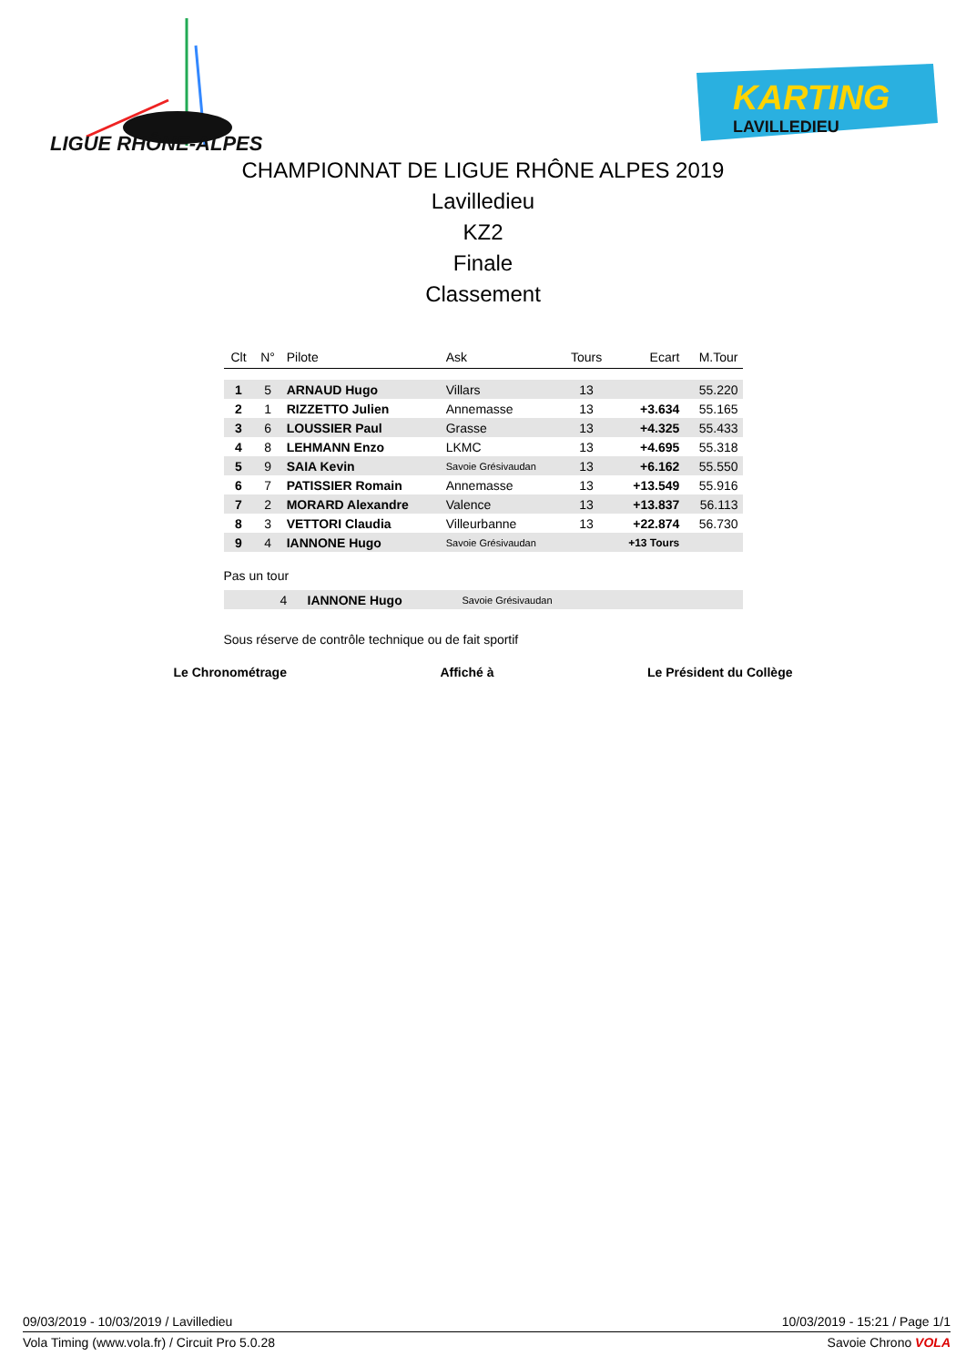LIGUE RHÔNE-ALPES
KARTING
LAVILLEDIEU
CHAMPIONNAT DE LIGUE RHÔNE ALPES 2019
Lavilledieu
KZ2
Finale
Classement
| Clt | N° | Pilote | Ask | Tours | Ecart | M.Tour |
| --- | --- | --- | --- | --- | --- | --- |
| 1 | 5 | ARNAUD Hugo | Villars | 13 | | 55.220 |
| 2 | 1 | RIZZETTO Julien | Annemasse | 13 | +3.634 | 55.165 |
| 3 | 6 | LOUSSIER Paul | Grasse | 13 | +4.325 | 55.433 |
| 4 | 8 | LEHMANN Enzo | LKMC | 13 | +4.695 | 55.318 |
| 5 | 9 | SAIA Kevin | Savoie Grésivaudan | 13 | +6.162 | 55.550 |
| 6 | 7 | PATISSIER Romain | Annemasse | 13 | +13.549 | 55.916 |
| 7 | 2 | MORARD Alexandre | Valence | 13 | +13.837 | 56.113 |
| 8 | 3 | VETTORI Claudia | Villeurbanne | 13 | +22.874 | 56.730 |
| 9 | 4 | IANNONE Hugo | Savoie Grésivaudan | | +13 Tours | |
Pas un tour
| | 4 | IANNONE Hugo | Savoie Grésivaudan |
Sous réserve de contrôle technique ou de fait sportif
Le Chronométrage Affiché à Le Président du Collège
09/03/2019 - 10/03/2019 / Lavilledieu 10/03/2019 - 15:21 / Page 1/1
Vola Timing (www.vola.fr) / Circuit Pro 5.0.28 Savoie Chrono VOLA